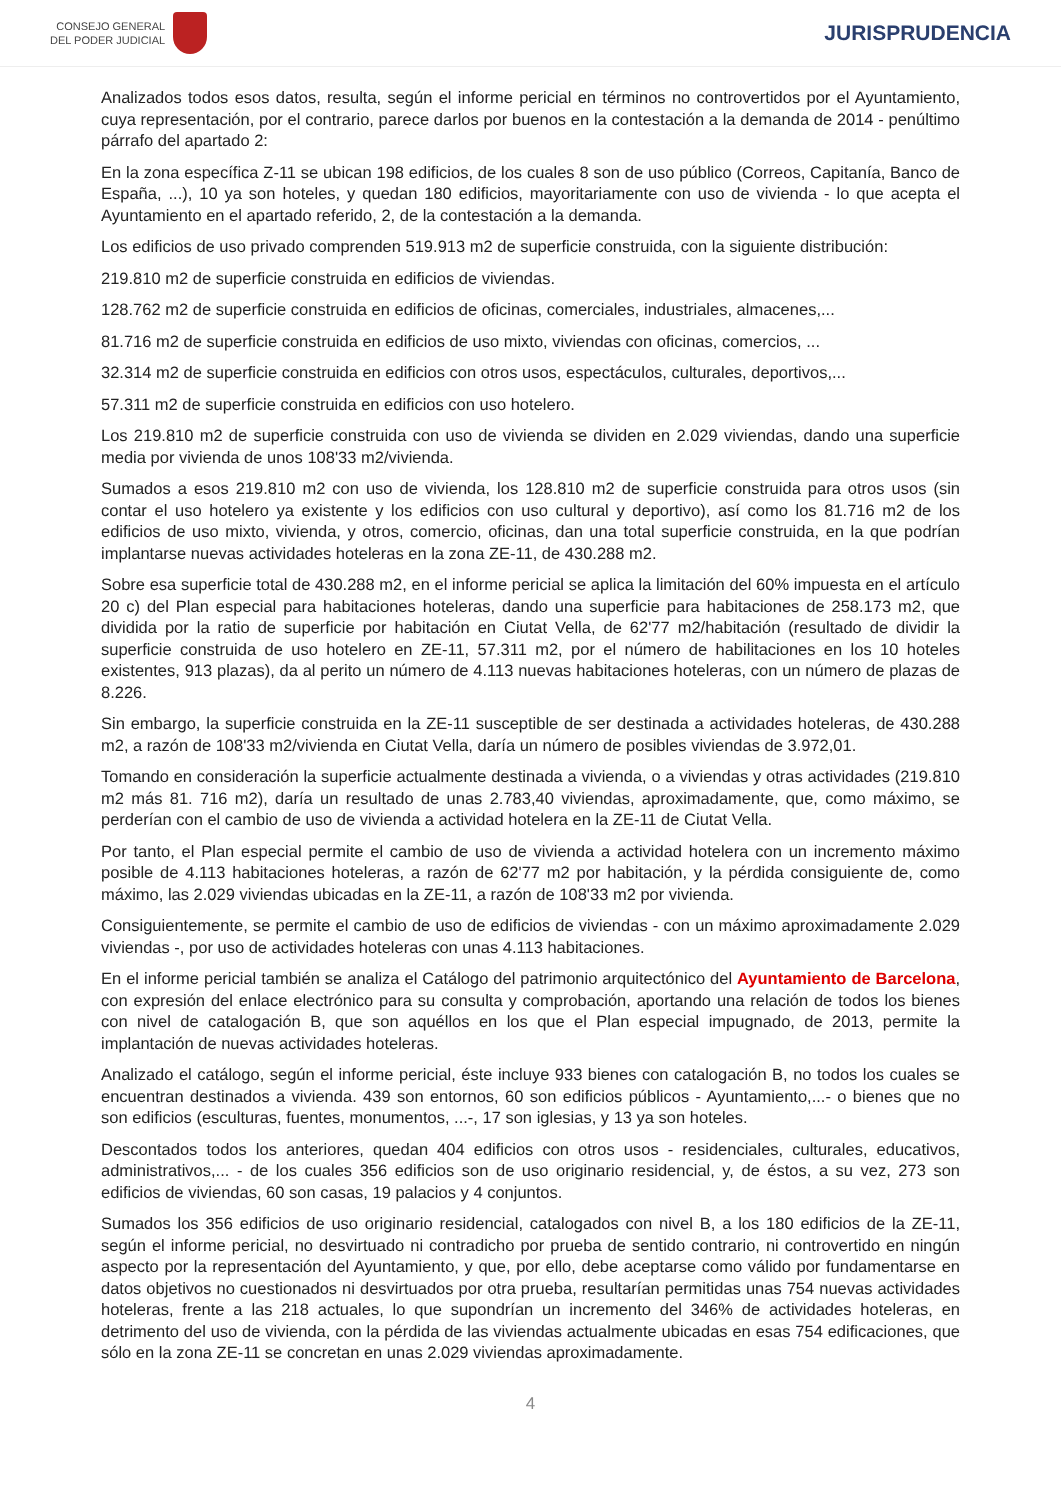CONSEJO GENERAL
DEL PODER JUDICIAL
JURISPRUDENCIA
Analizados todos esos datos, resulta, según el informe pericial en términos no controvertidos por el Ayuntamiento, cuya representación, por el contrario, parece darlos por buenos en la contestación a la demanda de 2014 - penúltimo párrafo del apartado 2:
En la zona específica Z-11 se ubican 198 edificios, de los cuales 8 son de uso público (Correos, Capitanía, Banco de España, ...), 10 ya son hoteles, y quedan 180 edificios, mayoritariamente con uso de vivienda - lo que acepta el Ayuntamiento en el apartado referido, 2, de la contestación a la demanda.
Los edificios de uso privado comprenden 519.913 m2 de superficie construida, con la siguiente distribución:
219.810 m2 de superficie construida en edificios de viviendas.
128.762 m2 de superficie construida en edificios de oficinas, comerciales, industriales, almacenes,...
81.716 m2 de superficie construida en edificios de uso mixto, viviendas con oficinas, comercios, ...
32.314 m2 de superficie construida en edificios con otros usos, espectáculos, culturales, deportivos,...
57.311 m2 de superficie construida en edificios con uso hotelero.
Los 219.810 m2 de superficie construida con uso de vivienda se dividen en 2.029 viviendas, dando una superficie media por vivienda de unos 108'33 m2/vivienda.
Sumados a esos 219.810 m2 con uso de vivienda, los 128.810 m2 de superficie construida para otros usos (sin contar el uso hotelero ya existente y los edificios con uso cultural y deportivo), así como los 81.716 m2 de los edificios de uso mixto, vivienda, y otros, comercio, oficinas, dan una total superficie construida, en la que podrían implantarse nuevas actividades hoteleras en la zona ZE-11, de 430.288 m2.
Sobre esa superficie total de 430.288 m2, en el informe pericial se aplica la limitación del 60% impuesta en el artículo 20 c) del Plan especial para habitaciones hoteleras, dando una superficie para habitaciones de 258.173 m2, que dividida por la ratio de superficie por habitación en Ciutat Vella, de 62'77 m2/habitación (resultado de dividir la superficie construida de uso hotelero en ZE-11, 57.311 m2, por el número de habilitaciones en los 10 hoteles existentes, 913 plazas), da al perito un número de 4.113 nuevas habitaciones hoteleras, con un número de plazas de 8.226.
Sin embargo, la superficie construida en la ZE-11 susceptible de ser destinada a actividades hoteleras, de 430.288 m2, a razón de 108'33 m2/vivienda en Ciutat Vella, daría un número de posibles viviendas de 3.972,01.
Tomando en consideración la superficie actualmente destinada a vivienda, o a viviendas y otras actividades (219.810 m2 más 81. 716 m2), daría un resultado de unas 2.783,40 viviendas, aproximadamente, que, como máximo, se perderían con el cambio de uso de vivienda a actividad hotelera en la ZE-11 de Ciutat Vella.
Por tanto, el Plan especial permite el cambio de uso de vivienda a actividad hotelera con un incremento máximo posible de 4.113 habitaciones hoteleras, a razón de 62'77 m2 por habitación, y la pérdida consiguiente de, como máximo, las 2.029 viviendas ubicadas en la ZE-11, a razón de 108'33 m2 por vivienda.
Consiguientemente, se permite el cambio de uso de edificios de viviendas - con un máximo aproximadamente 2.029 viviendas -, por uso de actividades hoteleras con unas 4.113 habitaciones.
En el informe pericial también se analiza el Catálogo del patrimonio arquitectónico del Ayuntamiento de Barcelona, con expresión del enlace electrónico para su consulta y comprobación, aportando una relación de todos los bienes con nivel de catalogación B, que son aquéllos en los que el Plan especial impugnado, de 2013, permite la implantación de nuevas actividades hoteleras.
Analizado el catálogo, según el informe pericial, éste incluye 933 bienes con catalogación B, no todos los cuales se encuentran destinados a vivienda. 439 son entornos, 60 son edificios públicos - Ayuntamiento,...- o bienes que no son edificios (esculturas, fuentes, monumentos, ...-, 17 son iglesias, y 13 ya son hoteles.
Descontados todos los anteriores, quedan 404 edificios con otros usos - residenciales, culturales, educativos, administrativos,... - de los cuales 356 edificios son de uso originario residencial, y, de éstos, a su vez, 273 son edificios de viviendas, 60 son casas, 19 palacios y 4 conjuntos.
Sumados los 356 edificios de uso originario residencial, catalogados con nivel B, a los 180 edificios de la ZE-11, según el informe pericial, no desvirtuado ni contradicho por prueba de sentido contrario, ni controvertido en ningún aspecto por la representación del Ayuntamiento, y que, por ello, debe aceptarse como válido por fundamentarse en datos objetivos no cuestionados ni desvirtuados por otra prueba, resultarían permitidas unas 754 nuevas actividades hoteleras, frente a las 218 actuales, lo que supondrían un incremento del 346% de actividades hoteleras, en detrimento del uso de vivienda, con la pérdida de las viviendas actualmente ubicadas en esas 754 edificaciones, que sólo en la zona ZE-11 se concretan en unas 2.029 viviendas aproximadamente.
4